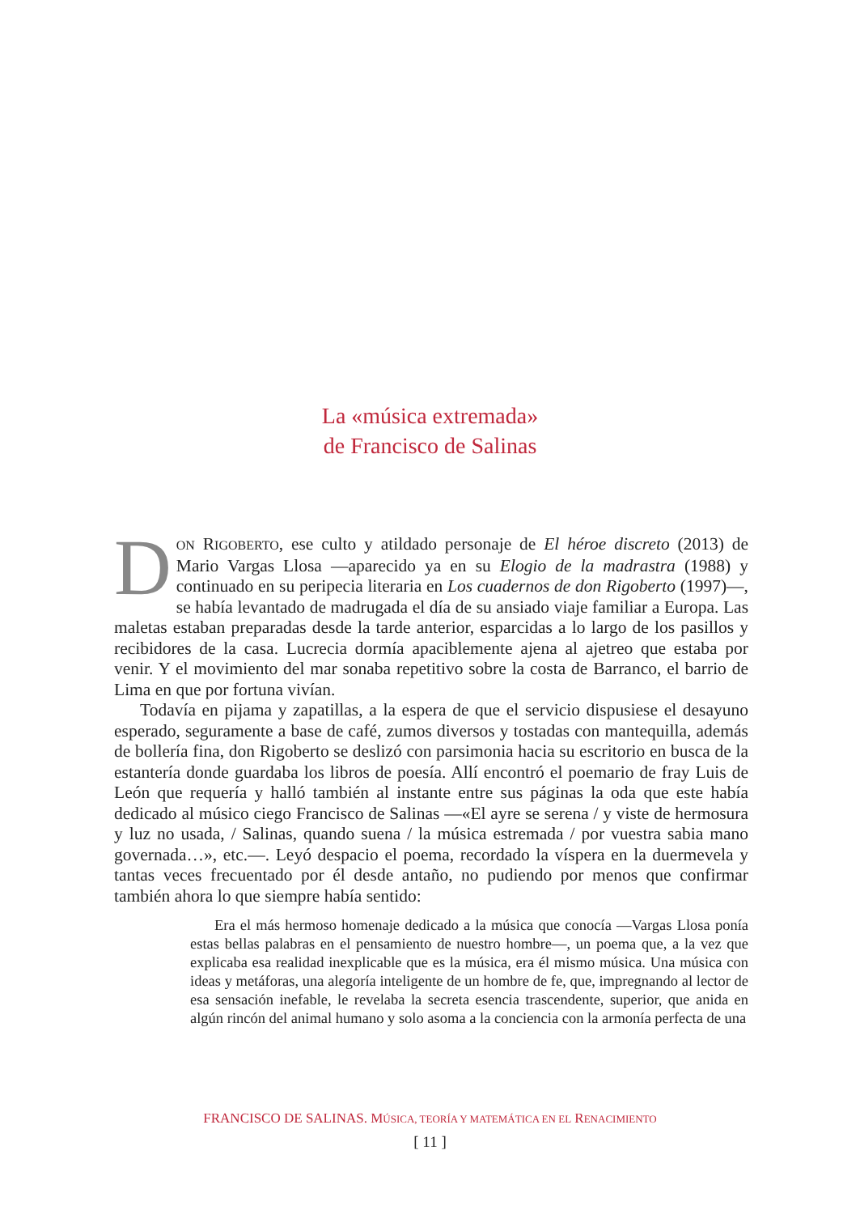La «música extremada»
de Francisco de Salinas
DON RIGOBERTO, ese culto y atildado personaje de El héroe discreto (2013) de Mario Vargas Llosa —aparecido ya en su Elogio de la madrastra (1988) y continuado en su peripecia literaria en Los cuadernos de don Rigoberto (1997)—, se había levantado de madrugada el día de su ansiado viaje familiar a Europa. Las maletas estaban preparadas desde la tarde anterior, esparcidas a lo largo de los pasillos y recibidores de la casa. Lucrecia dormía apaciblemente ajena al ajetreo que estaba por venir. Y el movimiento del mar sonaba repetitivo sobre la costa de Barranco, el barrio de Lima en que por fortuna vivían.
Todavía en pijama y zapatillas, a la espera de que el servicio dispusiese el desayuno esperado, seguramente a base de café, zumos diversos y tostadas con mantequilla, además de bollería fina, don Rigoberto se deslizó con parsimonia hacia su escritorio en busca de la estantería donde guardaba los libros de poesía. Allí encontró el poemario de fray Luis de León que requería y halló también al instante entre sus páginas la oda que este había dedicado al músico ciego Francisco de Salinas —«El ayre se serena / y viste de hermosura y luz no usada, / Salinas, quando suena / la música estremada / por vuestra sabia mano governada…», etc.—. Leyó despacio el poema, recordado la víspera en la duermevela y tantas veces frecuentado por él desde antaño, no pudiendo por menos que confirmar también ahora lo que siempre había sentido:
Era el más hermoso homenaje dedicado a la música que conocía —Vargas Llosa ponía estas bellas palabras en el pensamiento de nuestro hombre—, un poema que, a la vez que explicaba esa realidad inexplicable que es la música, era él mismo música. Una música con ideas y metáforas, una alegoría inteligente de un hombre de fe, que, impregnando al lector de esa sensación inefable, le revelaba la secreta esencia trascendente, superior, que anida en algún rincón del animal humano y solo asoma a la conciencia con la armonía perfecta de una
FRANCISCO DE SALINAS. MÚSICA, TEORÍA Y MATEMÁTICA EN EL RENACIMIENTO
[ 11 ]